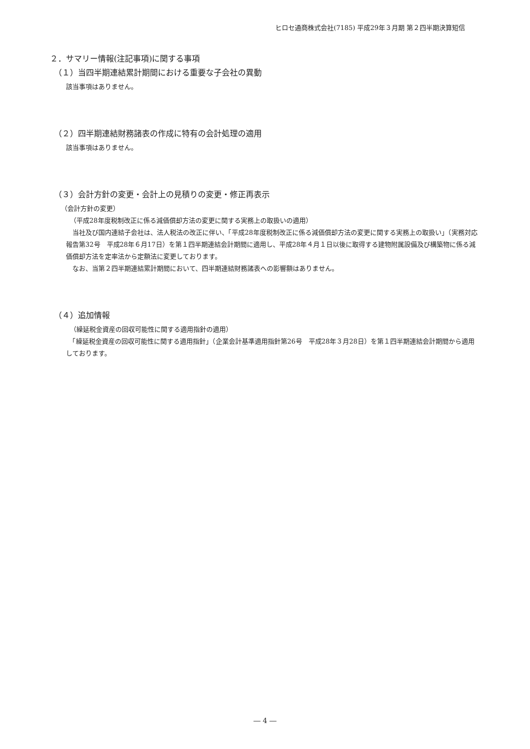ヒロセ通商株式会社(7185) 平成29年３月期 第２四半期決算短信
２．サマリー情報(注記事項)に関する事項
（１）当四半期連結累計期間における重要な子会社の異動
該当事項はありません。
（２）四半期連結財務諸表の作成に特有の会計処理の適用
該当事項はありません。
（３）会計方針の変更・会計上の見積りの変更・修正再表示
（会計方針の変更）
（平成28年度税制改正に係る減価償却方法の変更に関する実務上の取扱いの適用）
　当社及び国内連結子会社は、法人税法の改正に伴い、「平成28年度税制改正に係る減価償却方法の変更に関する実務上の取扱い」（実務対応報告第32号　平成28年６月17日）を第１四半期連結会計期間に適用し、平成28年４月１日以後に取得する建物附属設備及び構築物に係る減価償却方法を定率法から定額法に変更しております。
　なお、当第２四半期連結累計期間において、四半期連結財務諸表への影響額はありません。
（４）追加情報
（繰延税金資産の回収可能性に関する適用指針の適用）
　「繰延税金資産の回収可能性に関する適用指針」（企業会計基準適用指針第26号　平成28年３月28日）を第１四半期連結会計期間から適用しております。
― 4 ―